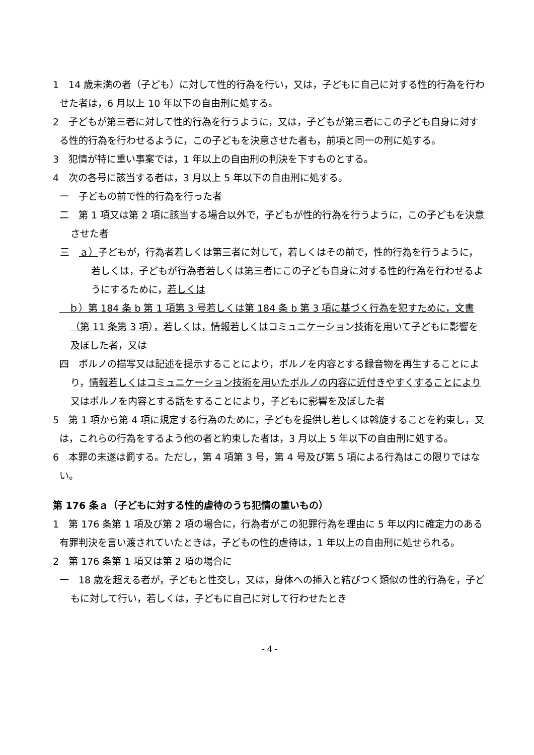1　14 歳未満の者（子ども）に対して性的行為を行い，又は，子どもに自己に対する性的行為を行わせた者は，6 月以上 10 年以下の自由刑に処する。
2　子どもが第三者に対して性的行為を行うように，又は，子どもが第三者にこの子ども自身に対する性的行為を行わせるように，この子どもを決意させた者も，前項と同一の刑に処する。
3　犯情が特に重い事案では，1 年以上の自由刑の判決を下すものとする。
4　次の各号に該当する者は，3 月以上 5 年以下の自由刑に処する。
一　子どもの前で性的行為を行った者
二　第 1 項又は第 2 項に該当する場合以外で，子どもが性的行為を行うように，この子どもを決意させた者
三　ａ）子どもが，行為者若しくは第三者に対して，若しくはその前で，性的行為を行うように，若しくは，子どもが行為者若しくは第三者にこの子ども自身に対する性的行為を行わせるようにするために，若しくは
　ｂ）第 184 条 b 第 1 項第 3 号若しくは第 184 条 b 第 3 項に基づく行為を犯すために，文書（第 11 条第 3 項），若しくは，情報若しくはコミュニケーション技術を用いて子どもに影響を及ぼした者，又は
四　ポルノの描写又は記述を提示することにより，ポルノを内容とする録音物を再生することにより，情報若しくはコミュニケーション技術を用いたポルノの内容に近付きやすくすることにより又はポルノを内容とする話をすることにより，子どもに影響を及ぼした者
5　第 1 項から第 4 項に規定する行為のために，子どもを提供し若しくは斡旋することを約束し，又は，これらの行為をするよう他の者と約束した者は，3 月以上 5 年以下の自由刑に処する。
6　本罪の未遂は罰する。ただし，第 4 項第 3 号，第 4 号及び第 5 項による行為はこの限りではない。
第 176 条ａ（子どもに対する性的虐待のうち犯情の重いもの）
1　第 176 条第 1 項及び第 2 項の場合に，行為者がこの犯罪行為を理由に 5 年以内に確定力のある有罪判決を言い渡されていたときは，子どもの性的虐待は，1 年以上の自由刑に処せられる。
2　第 176 条第 1 項又は第 2 項の場合に
一　18 歳を超える者が，子どもと性交し，又は，身体への挿入と結びつく類似の性的行為を，子どもに対して行い，若しくは，子どもに自己に対して行わせたとき
- 4 -